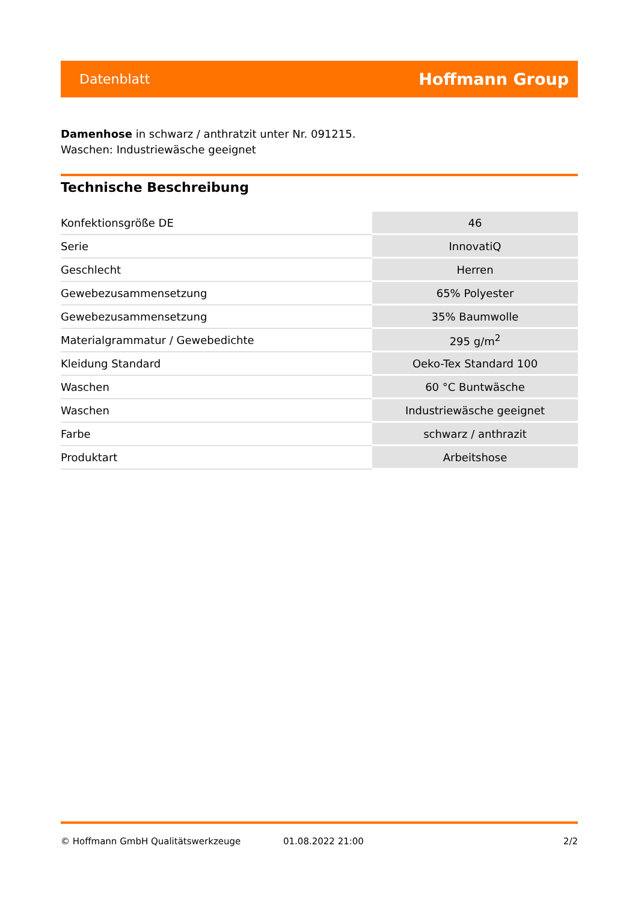Datenblatt Hoffmann Group
Damenhose in schwarz / anthratzit unter Nr. 091215.
Waschen: Industriewäsche geeignet
Technische Beschreibung
| Konfektionsgröße DE | 46 |
| Serie | InnovatiQ |
| Geschlecht | Herren |
| Gewebezusammensetzung | 65% Polyester |
| Gewebezusammensetzung | 35% Baumwolle |
| Materialgrammatur / Gewebedichte | 295 g/m<sup>2</sup> |
| Kleidung Standard | Oeko-Tex Standard 100 |
| Waschen | 60 °C Buntwäsche |
| Waschen | Industriewäsche geeignet |
| Farbe | schwarz / anthrazit |
| Produktart | Arbeitshose |
© Hoffmann GmbH Qualitätswerkzeuge 01.08.2022 21:00 2/2